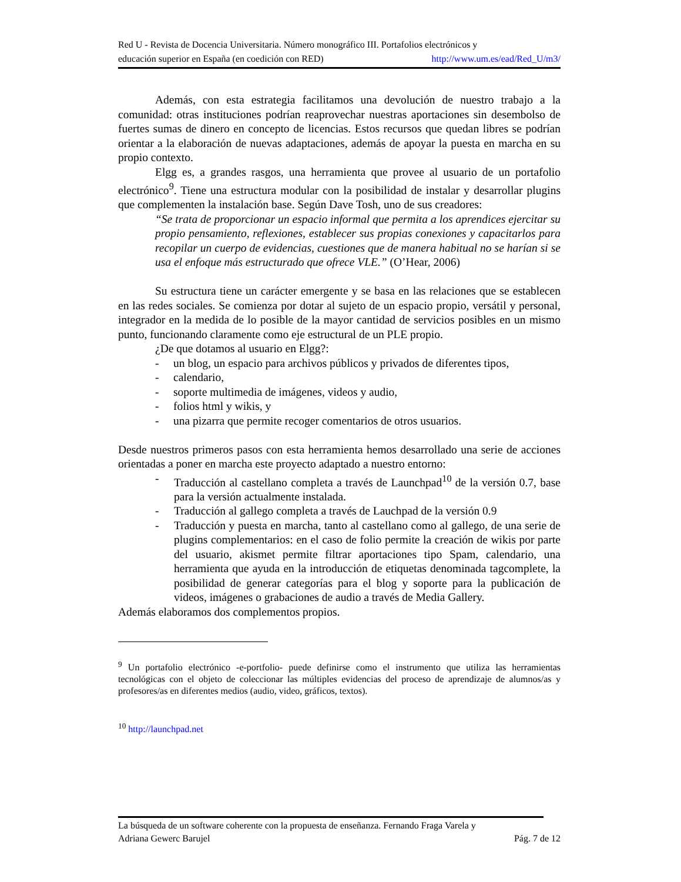Red U - Revista de Docencia Universitaria. Número monográfico III. Portafolios electrónicos y
educación superior en España (en coedición con RED) http://www.um.es/ead/Red_U/m3/
Además, con esta estrategia facilitamos una devolución de nuestro trabajo a la comunidad: otras instituciones podrían reaprovechar nuestras aportaciones sin desembolso de fuertes sumas de dinero en concepto de licencias. Estos recursos que quedan libres se podrían orientar a la elaboración de nuevas adaptaciones, además de apoyar la puesta en marcha en su propio contexto.
Elgg es, a grandes rasgos, una herramienta que provee al usuario de un portafolio electrónico<sup>9</sup>. Tiene una estructura modular con la posibilidad de instalar y desarrollar plugins que complementen la instalación base. Según Dave Tosh, uno de sus creadores:
“Se trata de proporcionar un espacio informal que permita a los aprendices ejercitar su propio pensamiento, reflexiones, establecer sus propias conexiones y capacitarlos para recopilar un cuerpo de evidencias, cuestiones que de manera habitual no se harían si se usa el enfoque más estructurado que ofrece VLE.” (O’Hear, 2006)
Su estructura tiene un carácter emergente y se basa en las relaciones que se establecen en las redes sociales. Se comienza por dotar al sujeto de un espacio propio, versátil y personal, integrador en la medida de lo posible de la mayor cantidad de servicios posibles en un mismo punto, funcionando claramente como eje estructural de un PLE propio.
¿De que dotamos al usuario en Elgg?:
- un blog, un espacio para archivos públicos y privados de diferentes tipos,
- calendario,
- soporte multimedia de imágenes, videos y audio,
- folios html y wikis, y
- una pizarra que permite recoger comentarios de otros usuarios.
Desde nuestros primeros pasos con esta herramienta hemos desarrollado una serie de acciones orientadas a poner en marcha este proyecto adaptado a nuestro entorno:
- Traducción al castellano completa a través de Launchpad<sup>10</sup> de la versión 0.7, base para la versión actualmente instalada.
- Traducción al gallego completa a través de Lauchpad de la versión 0.9
- Traducción y puesta en marcha, tanto al castellano como al gallego, de una serie de plugins complementarios: en el caso de folio permite la creación de wikis por parte del usuario, akismet permite filtrar aportaciones tipo Spam, calendario, una herramienta que ayuda en la introducción de etiquetas denominada tagcomplete, la posibilidad de generar categorías para el blog y soporte para la publicación de videos, imágenes o grabaciones de audio a través de Media Gallery.
Además elaboramos dos complementos propios.
<sup>9</sup> Un portafolio electrónico -e-portfolio- puede definirse como el instrumento que utiliza las herramientas tecnológicas con el objeto de coleccionar las múltiples evidencias del proceso de aprendizaje de alumnos/as y profesores/as en diferentes medios (audio, video, gráficos, textos).
<sup>10</sup> http://launchpad.net
La búsqueda de un software coherente con la propuesta de enseñanza. Fernando Fraga Varela y
Adriana Gewerc Barujel Pág. 7 de 12